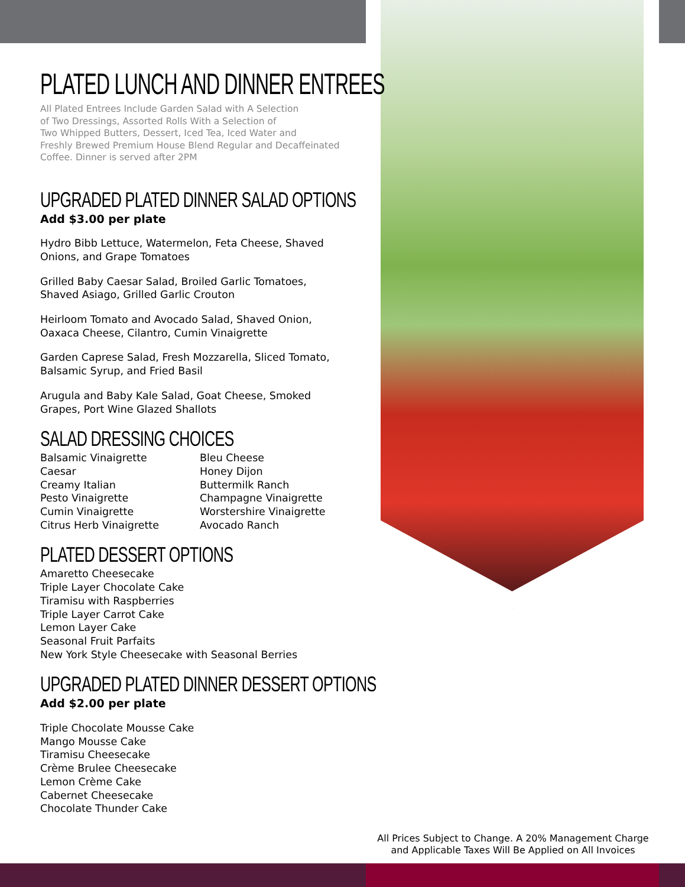PLATED LUNCH AND DINNER ENTREES
All Plated Entrees Include Garden Salad with A Selection
of Two Dressings, Assorted Rolls With a Selection of
Two Whipped Butters, Dessert, Iced Tea, Iced Water and
Freshly Brewed Premium House Blend Regular and Decaffeinated
Coffee. Dinner is served after 2PM
UPGRADED PLATED DINNER SALAD OPTIONS
Add $3.00 per plate
Hydro Bibb Lettuce, Watermelon, Feta Cheese, Shaved
Onions, and Grape Tomatoes
Grilled Baby Caesar Salad, Broiled Garlic Tomatoes,
Shaved Asiago, Grilled Garlic Crouton
Heirloom Tomato and Avocado Salad, Shaved Onion,
Oaxaca Cheese, Cilantro, Cumin Vinaigrette
Garden Caprese Salad, Fresh Mozzarella, Sliced Tomato,
Balsamic Syrup, and Fried Basil
Arugula and Baby Kale Salad, Goat Cheese, Smoked
Grapes, Port Wine Glazed Shallots
SALAD DRESSING CHOICES
Balsamic Vinaigrette
Caesar
Creamy Italian
Pesto Vinaigrette
Cumin Vinaigrette
Citrus Herb Vinaigrette
Bleu Cheese
Honey Dijon
Buttermilk Ranch
Champagne Vinaigrette
Worstershire Vinaigrette
Avocado Ranch
PLATED DESSERT OPTIONS
Amaretto Cheesecake
Triple Layer Chocolate Cake
Tiramisu with Raspberries
Triple Layer Carrot Cake
Lemon Layer Cake
Seasonal Fruit Parfaits
New York Style Cheesecake with Seasonal Berries
UPGRADED PLATED DINNER DESSERT OPTIONS
Add $2.00 per plate
Triple Chocolate Mousse Cake
Mango Mousse Cake
Tiramisu Cheesecake
Crème Brulee Cheesecake
Lemon Crème Cake
Cabernet Cheesecake
Chocolate Thunder Cake
All Prices Subject to Change. A 20% Management Charge
and Applicable Taxes Will Be Applied on All Invoices